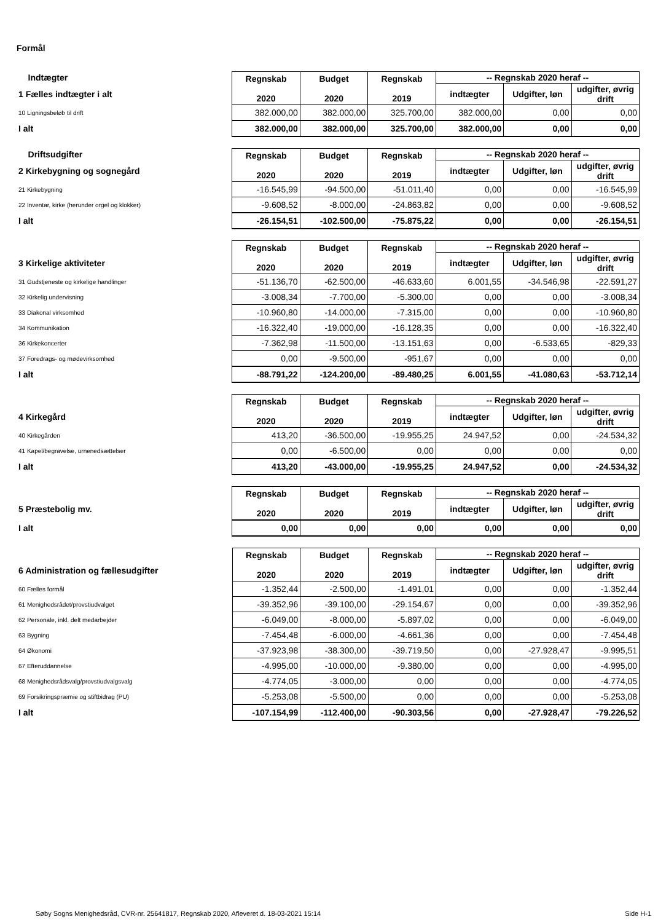Formål
| Indtægter | Regnskab 2020 | Budget 2020 | Regnskab 2019 | -- Regnskab 2020 heraf -- | | |
| 1 Fælles indtægter i alt | | | | indtægter | Udgifter, løn | udgifter, øvrig drift |
| 10 Ligningsbeløb til drift | 382.000,00 | 382.000,00 | 325.700,00 | 382.000,00 | 0,00 | 0,00 |
| I alt | 382.000,00 | 382.000,00 | 325.700,00 | 382.000,00 | 0,00 | 0,00 |
| Driftsudgifter | Regnskab 2020 | Budget 2020 | Regnskab 2019 | -- Regnskab 2020 heraf -- | | |
| 2 Kirkebygning og sognegård | | | | indtægter | Udgifter, løn | udgifter, øvrig drift |
| 21 Kirkebygning | -16.545,99 | -94.500,00 | -51.011,40 | 0,00 | 0,00 | -16.545,99 |
| 22 Inventar, kirke (herunder orgel og klokker) | -9.608,52 | -8.000,00 | -24.863,82 | 0,00 | 0,00 | -9.608,52 |
| I alt | -26.154,51 | -102.500,00 | -75.875,22 | 0,00 | 0,00 | -26.154,51 |
| | Regnskab 2020 | Budget 2020 | Regnskab 2019 | -- Regnskab 2020 heraf -- | | |
| 3 Kirkelige aktiviteter | | | | indtægter | Udgifter, løn | udgifter, øvrig drift |
| 31 Gudstjeneste og kirkelige handlinger | -51.136,70 | -62.500,00 | -46.633,60 | 6.001,55 | -34.546,98 | -22.591,27 |
| 32 Kirkelig undervisning | -3.008,34 | -7.700,00 | -5.300,00 | 0,00 | 0,00 | -3.008,34 |
| 33 Diakonal virksomhed | -10.960,80 | -14.000,00 | -7.315,00 | 0,00 | 0,00 | -10.960,80 |
| 34 Kommunikation | -16.322,40 | -19.000,00 | -16.128,35 | 0,00 | 0,00 | -16.322,40 |
| 36 Kirkekoncerter | -7.362,98 | -11.500,00 | -13.151,63 | 0,00 | -6.533,65 | -829,33 |
| 37 Foredrags- og mødevirksomhed | 0,00 | -9.500,00 | -951,67 | 0,00 | 0,00 | 0,00 |
| I alt | -88.791,22 | -124.200,00 | -89.480,25 | 6.001,55 | -41.080,63 | -53.712,14 |
| | Regnskab 2020 | Budget 2020 | Regnskab 2019 | -- Regnskab 2020 heraf -- | | |
| 4 Kirkegård | | | | indtægter | Udgifter, løn | udgifter, øvrig drift |
| 40 Kirkegården | 413,20 | -36.500,00 | -19.955,25 | 24.947,52 | 0,00 | -24.534,32 |
| 41 Kapel/begravelse, urnenedsættelser | 0,00 | -6.500,00 | 0,00 | 0,00 | 0,00 | 0,00 |
| I alt | 413,20 | -43.000,00 | -19.955,25 | 24.947,52 | 0,00 | -24.534,32 |
| | Regnskab 2020 | Budget 2020 | Regnskab 2019 | -- Regnskab 2020 heraf -- | | |
| 5 Præstebolig mv. | | | | indtægter | Udgifter, løn | udgifter, øvrig drift |
| I alt | 0,00 | 0,00 | 0,00 | 0,00 | 0,00 | 0,00 |
| | Regnskab 2020 | Budget 2020 | Regnskab 2019 | -- Regnskab 2020 heraf -- | | |
| 6 Administration og fællesudgifter | | | | indtægter | Udgifter, løn | udgifter, øvrig drift |
| 60 Fælles formål | -1.352,44 | -2.500,00 | -1.491,01 | 0,00 | 0,00 | -1.352,44 |
| 61 Menighedsrådet/provstiudvalget | -39.352,96 | -39.100,00 | -29.154,67 | 0,00 | 0,00 | -39.352,96 |
| 62 Personale, inkl. delt medarbejder | -6.049,00 | -8.000,00 | -5.897,02 | 0,00 | 0,00 | -6.049,00 |
| 63 Bygning | -7.454,48 | -6.000,00 | -4.661,36 | 0,00 | 0,00 | -7.454,48 |
| 64 Økonomi | -37.923,98 | -38.300,00 | -39.719,50 | 0,00 | -27.928,47 | -9.995,51 |
| 67 Efteruddannelse | -4.995,00 | -10.000,00 | -9.380,00 | 0,00 | 0,00 | -4.995,00 |
| 68 Menighedsrådsvalg/provstiudvalgsvalg | -4.774,05 | -3.000,00 | 0,00 | 0,00 | 0,00 | -4.774,05 |
| 69 Forsikringspræmie og stiftbidrag (PU) | -5.253,08 | -5.500,00 | 0,00 | 0,00 | 0,00 | -5.253,08 |
| I alt | -107.154,99 | -112.400,00 | -90.303,56 | 0,00 | -27.928,47 | -79.226,52 |
Søby Sogns Menighedsråd, CVR-nr. 25641817, Regnskab 2020, Afleveret d. 18-03-2021 15:14 Side H-1